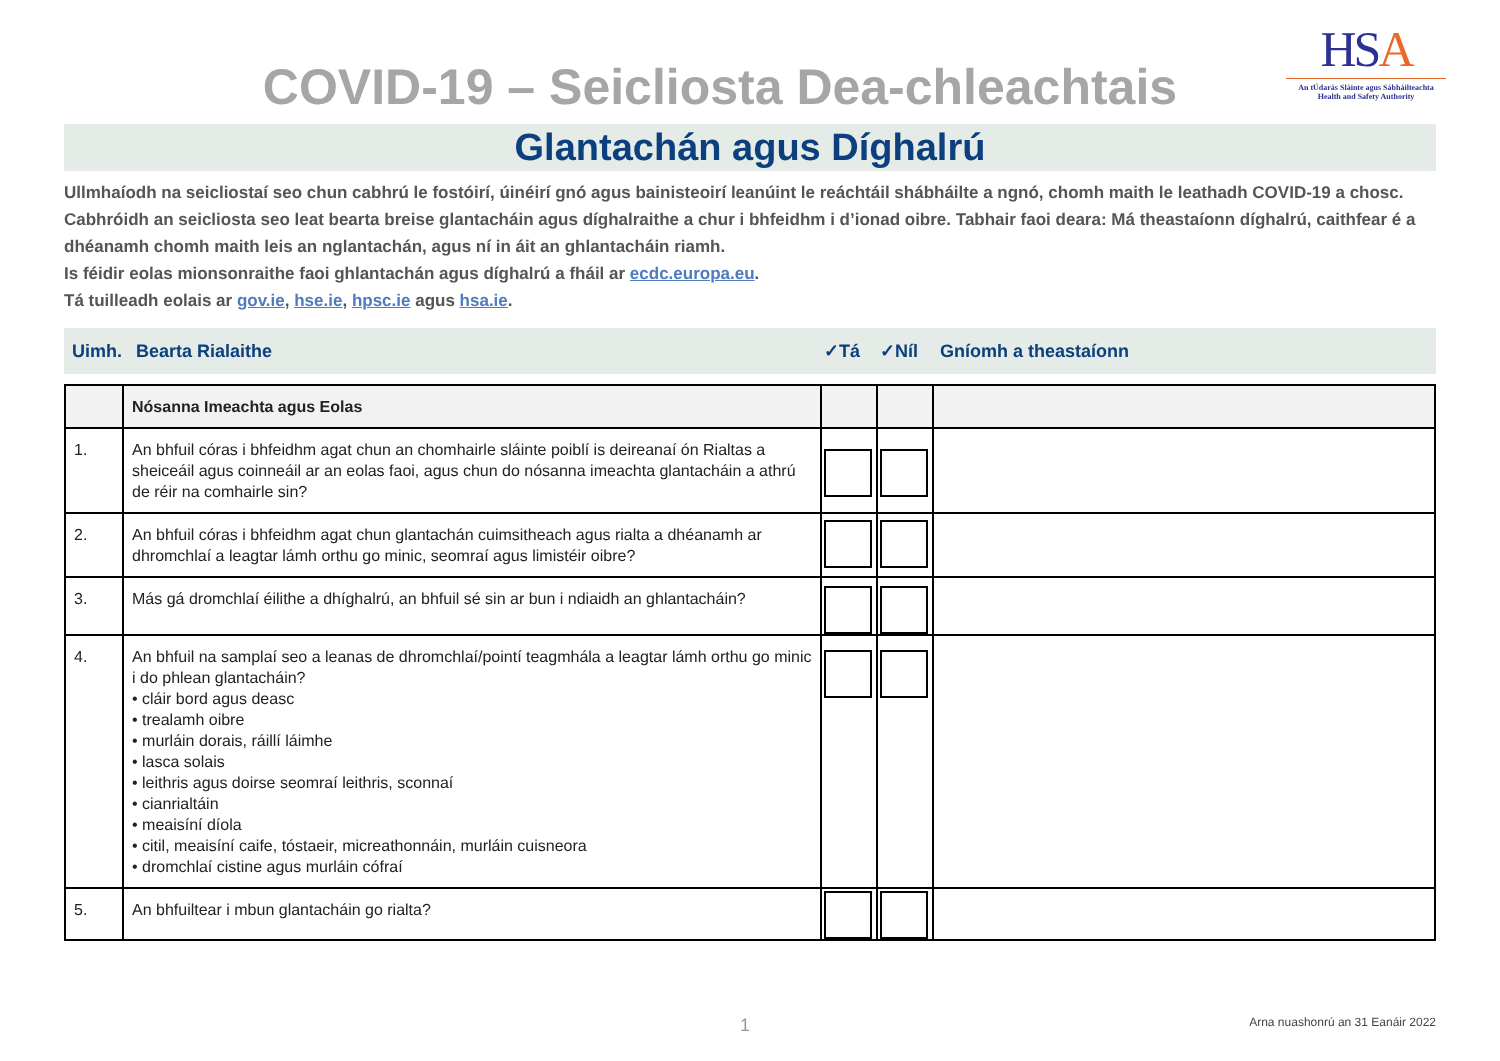COVID-19 – Seicliosta Dea-chleachtais
HSA
An tÚdarás Sláinte agus Sábháilteachta
Health and Safety Authority
Glantachán agus Díghalrú
Ullmhaíodh na seicliostaí seo chun cabhrú le fostóirí, úinéirí gnó agus bainisteoirí leanúint le reáchtáil shábháilte a ngnó, chomh maith le leathadh COVID-19 a chosc. Cabhróidh an seicliosta seo leat bearta breise glantacháin agus díghalraithe a chur i bhfeidhm i d’ionad oibre. Tabhair faoi deara: Má theastaíonn díghalrú, caithfear é a dhéanamh chomh maith leis an nglantachán, agus ní in áit an ghlantacháin riamh.
Is féidir eolas mionsonraithe faoi ghlantachán agus díghalrú a fháil ar ecdc.europa.eu.
Tá tuilleadh eolais ar gov.ie, hse.ie, hpsc.ie agus hsa.ie.
Uimh. Bearta Rialaithe ✓Tá ✓Níl Gníomh a theastaíonn
| | Nósanna Imeachta agus Eolas | | | |
| 1. | An bhfuil córas i bhfeidhm agat chun an chomhairle sláinte poiblí is deireanaí ón Rialtas a sheiceáil agus coinneáil ar an eolas faoi, agus chun do nósanna imeachta glantacháin a athrú de réir na comhairle sin? | | | |
| 2. | An bhfuil córas i bhfeidhm agat chun glantachán cuimsitheach agus rialta a dhéanamh ar dhromchlaí a leagtar lámh orthu go minic, seomraí agus limistéir oibre? | | | |
| 3. | Más gá dromchlaí éilithe a dhíghalrú, an bhfuil sé sin ar bun i ndiaidh an ghlantacháin? | | | |
| 4. | An bhfuil na samplaí seo a leanas de dhromchlaí/pointí teagmhála a leagtar lámh orthu go minic i do phlean glantacháin? • cláir bord agus deasc • trealamh oibre • murláin dorais, ráillí láimhe • lasca solais • leithris agus doirse seomraí leithris, sconnaí • cianrialtáin • meaisíní díola • citil, meaisíní caife, tóstaeir, micreathonnáin, murláin cuisneora • dromchlaí cistine agus murláin cófraí | | | |
| 5. | An bhfuiltear i mbun glantacháin go rialta? | | | |
1
Arna nuashonrú an 31 Eanáir 2022